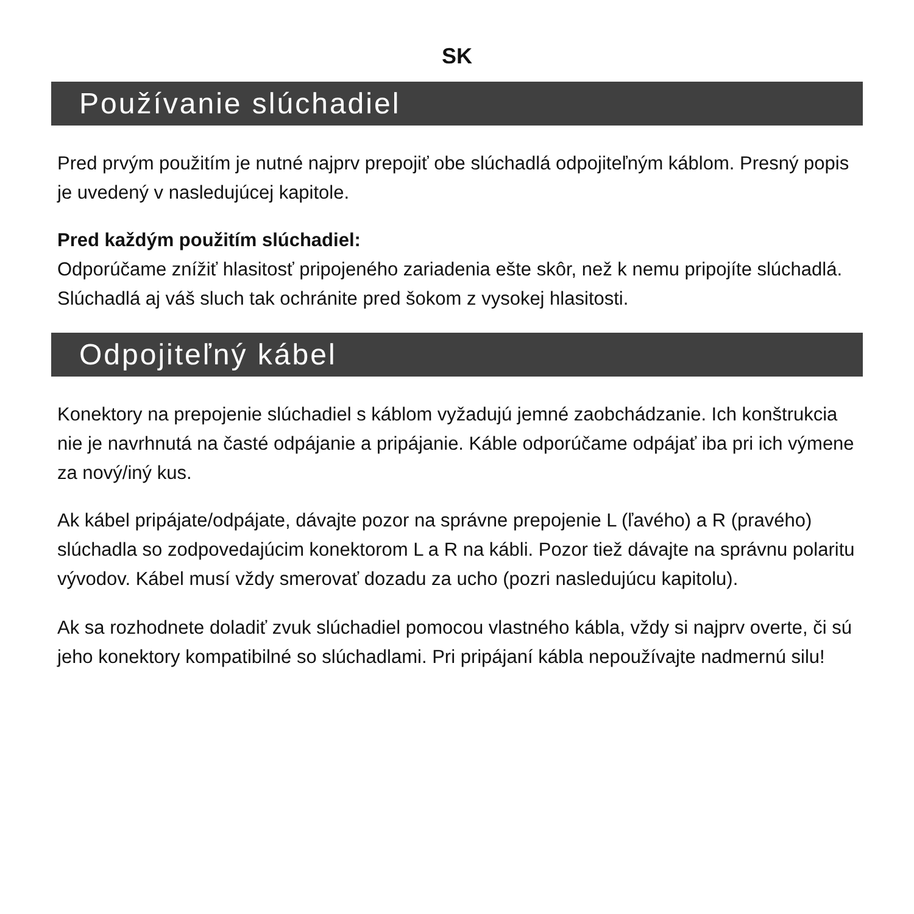SK
Používanie slúchadiel
Pred prvým použitím je nutné najprv prepojiť obe slúchadlá odpojiteľným káblom. Presný popis je uvedený v nasledujúcej kapitole.
Pred každým použitím slúchadiel:
Odporúčame znížiť hlasitosť pripojeného zariadenia ešte skôr, než k nemu pripojíte slúchadlá. Slúchadlá aj váš sluch tak ochránite pred šokom z vysokej hlasitosti.
Odpojiteľný kábel
Konektory na prepojenie slúchadiel s káblom vyžadujú jemné zaobchádzanie. Ich konštrukcia nie je navrhnutá na časté odpájanie a pripájanie. Káble odporúčame odpájať iba pri ich výmene za nový/iný kus.
Ak kábel pripájate/odpájate, dávajte pozor na správne prepojenie L (ľavého) a R (pravého) slúchadla so zodpovedajúcim konektorom L a R na kábli. Pozor tiež dávajte na správnu polaritu vývodov. Kábel musí vždy smerovať dozadu za ucho (pozri nasledujúcu kapitolu).
Ak sa rozhodnete doladiť zvuk slúchadiel pomocou vlastného kábla, vždy si najprv overte, či sú jeho konektory kompatibilné so slúchadlami. Pri pripájaní kábla nepoužívajte nadmernú silu!